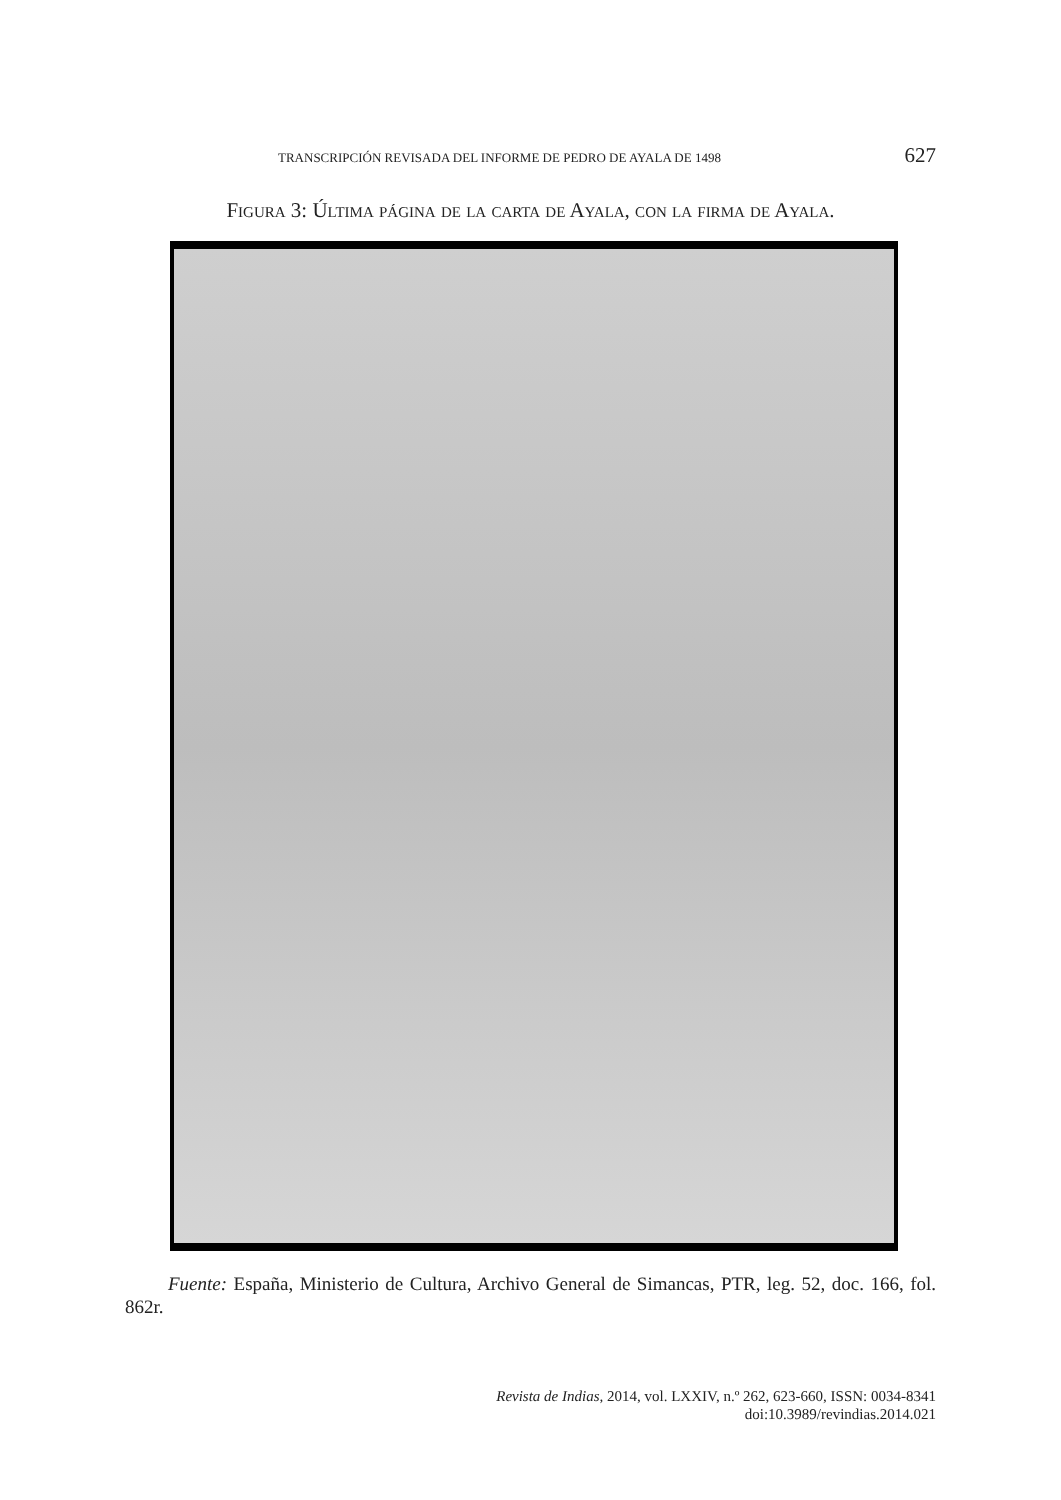TRANSCRIPCIÓN REVISADA DEL INFORME DE PEDRO DE AYALA DE 1498 627
Figura 3: Última página de la carta de Ayala, con la firma de Ayala.
Fuente: España, Ministerio de Cultura, Archivo General de Simancas, PTR, leg. 52, doc. 166, fol. 862r.
Revista de Indias, 2014, vol. LXXIV, n.º 262, 623-660, ISSN: 0034-8341
doi:10.3989/revindias.2014.021